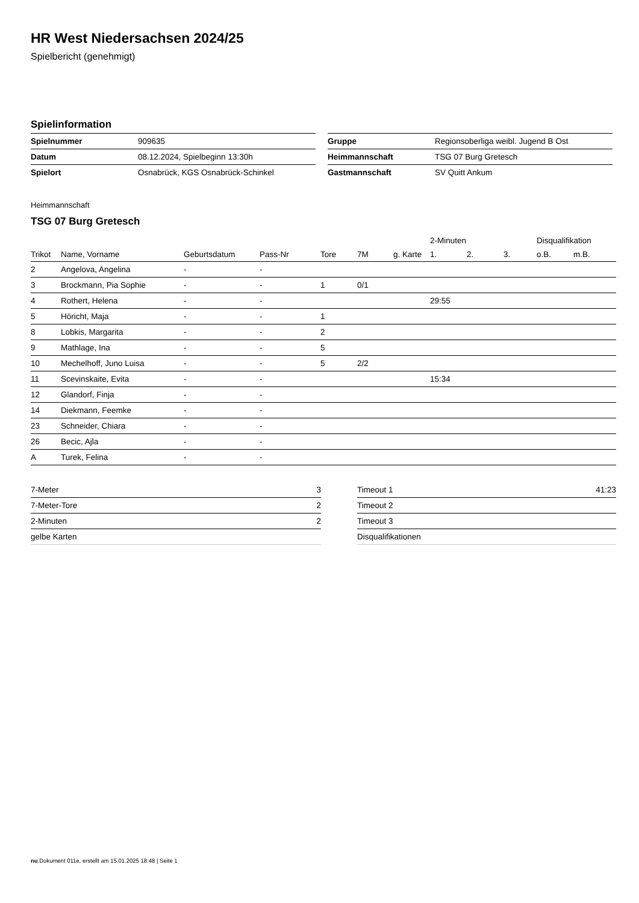HR West Niedersachsen 2024/25
Spielbericht (genehmigt)
Spielinformation
| Spielnummer | 909635 |
| Datum | 08.12.2024, Spielbeginn 13:30h |
| Spielort | Osnabrück, KGS Osnabrück-Schinkel |
| Gruppe | Regionsoberliga weibl. Jugend B Ost |
| Heimmannschaft | TSG 07 Burg Gretesch |
| Gastmannschaft | SV Quitt Ankum |
Heimmannschaft
TSG 07 Burg Gretesch
| | | | | | | | 2-Minuten | | | Disqualifikation | |
| --- | --- | --- | --- | --- | --- | --- | --- | --- | --- | --- | --- |
| Trikot | Name, Vorname | Geburtsdatum | Pass-Nr | Tore | 7M | g. Karte | 1. | 2. | 3. | o.B. | m.B. |
| 2 | Angelova, Angelina | - | - | | | | | | | | |
| 3 | Brockmann, Pia Sophie | - | - | 1 | 0/1 | | | | | | |
| 4 | Rothert, Helena | - | - | | | | 29:55 | | | | |
| 5 | Höricht, Maja | - | - | 1 | | | | | | | |
| 8 | Lobkis, Margarita | - | - | 2 | | | | | | | |
| 9 | Mathlage, Ina | - | - | 5 | | | | | | | |
| 10 | Mechelhoff, Juno Luisa | - | - | 5 | 2/2 | | | | | | |
| 11 | Scevinskaite, Evita | - | - | | | | 15:34 | | | | |
| 12 | Glandorf, Finja | - | - | | | | | | | | |
| 14 | Diekmann, Feemke | - | - | | | | | | | | |
| 23 | Schneider, Chiara | - | - | | | | | | | | |
| 26 | Becic, Ajla | - | - | | | | | | | | |
| A | Turek, Felina | - | - | | | | | | | | |
| 7-Meter | 3 |
| 7-Meter-Tore | 2 |
| 2-Minuten | 2 |
| gelbe Karten | |
| Timeout 1 | 41:23 |
| Timeout 2 | |
| Timeout 3 | |
| Disqualifikationen | |
nu.Dokument 011e, erstellt am 15.01.2025 18:48 | Seite 1